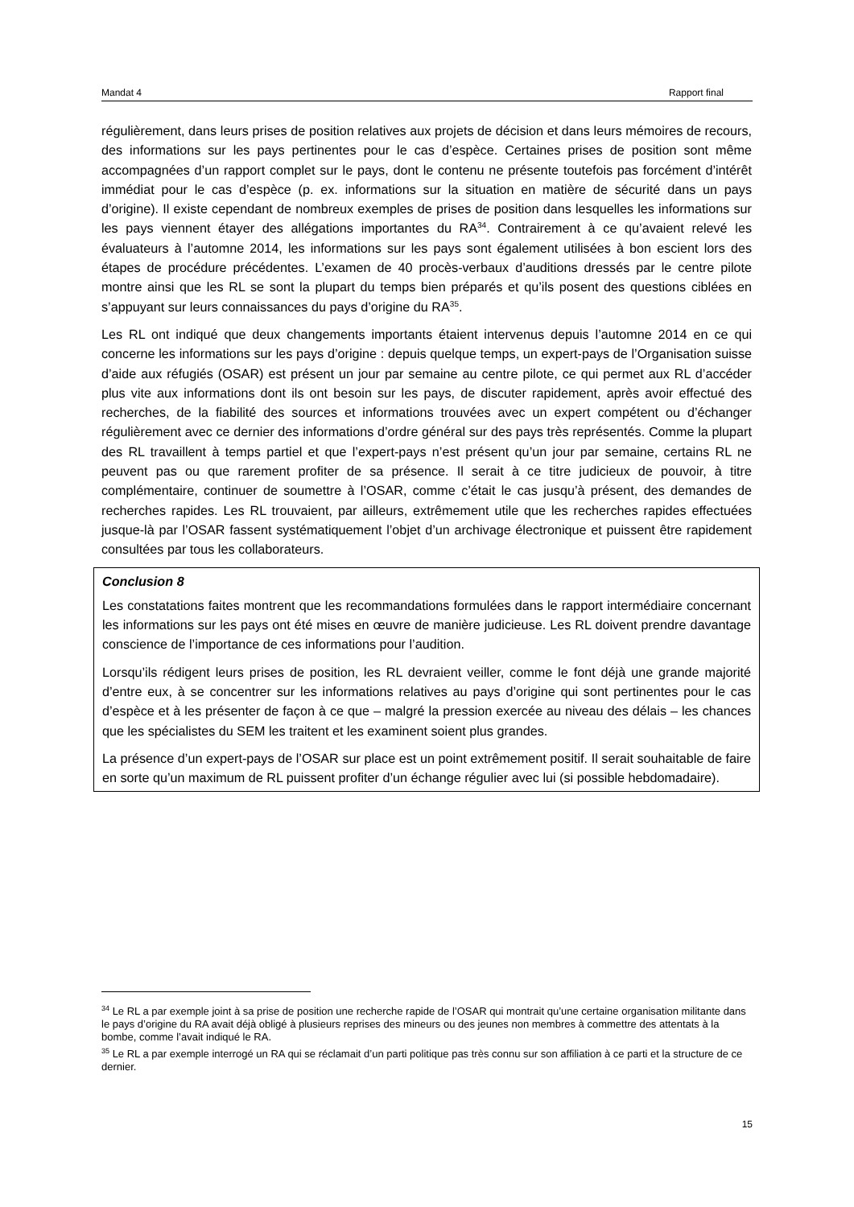Mandat 4 Rapport final
régulièrement, dans leurs prises de position relatives aux projets de décision et dans leurs mémoires de recours, des informations sur les pays pertinentes pour le cas d’espèce. Certaines prises de position sont même accompagnées d’un rapport complet sur le pays, dont le contenu ne présente toutefois pas forcément d’intérêt immédiat pour le cas d’espèce (p. ex. informations sur la situation en matière de sécurité dans un pays d’origine). Il existe cependant de nombreux exemples de prises de position dans lesquelles les informations sur les pays viennent étayer des allégations importantes du RA<sup>34</sup>. Contrairement à ce qu’avaient relevé les évaluateurs à l’automne 2014, les informations sur les pays sont également utilisées à bon escient lors des étapes de procédure précédentes. L’examen de 40 procès-verbaux d’auditions dressés par le centre pilote montre ainsi que les RL se sont la plupart du temps bien préparés et qu’ils posent des questions ciblées en s’appuyant sur leurs connaissances du pays d’origine du RA<sup>35</sup>.
Les RL ont indiqué que deux changements importants étaient intervenus depuis l’automne 2014 en ce qui concerne les informations sur les pays d’origine : depuis quelque temps, un expert-pays de l’Organisation suisse d’aide aux réfugiés (OSAR) est présent un jour par semaine au centre pilote, ce qui permet aux RL d’accéder plus vite aux informations dont ils ont besoin sur les pays, de discuter rapidement, après avoir effectué des recherches, de la fiabilité des sources et informations trouvées avec un expert compétent ou d’échanger régulièrement avec ce dernier des informations d’ordre général sur des pays très représentés. Comme la plupart des RL travaillent à temps partiel et que l’expert-pays n’est présent qu’un jour par semaine, certains RL ne peuvent pas ou que rarement profiter de sa présence. Il serait à ce titre judicieux de pouvoir, à titre complémentaire, continuer de soumettre à l’OSAR, comme c’était le cas jusqu’à présent, des demandes de recherches rapides. Les RL trouvaient, par ailleurs, extrêmement utile que les recherches rapides effectuées jusque-là par l’OSAR fassent systématiquement l’objet d’un archivage électronique et puissent être rapidement consultées par tous les collaborateurs.
Conclusion 8
Les constatations faites montrent que les recommandations formulées dans le rapport intermédiaire concernant les informations sur les pays ont été mises en œuvre de manière judicieuse. Les RL doivent prendre davantage conscience de l’importance de ces informations pour l’audition.
Lorsqu’ils rédigent leurs prises de position, les RL devraient veiller, comme le font déjà une grande majorité d’entre eux, à se concentrer sur les informations relatives au pays d’origine qui sont pertinentes pour le cas d’espèce et à les présenter de façon à ce que – malgré la pression exercée au niveau des délais – les chances que les spécialistes du SEM les traitent et les examinent soient plus grandes.
La présence d’un expert-pays de l’OSAR sur place est un point extrêmement positif. Il serait souhaitable de faire en sorte qu’un maximum de RL puissent profiter d’un échange régulier avec lui (si possible hebdomadaire).
<sup>34</sup> Le RL a par exemple joint à sa prise de position une recherche rapide de l’OSAR qui montrait qu’une certaine organisation militante dans le pays d’origine du RA avait déjà obligé à plusieurs reprises des mineurs ou des jeunes non membres à commettre des attentats à la bombe, comme l’avait indiqué le RA.
<sup>35</sup> Le RL a par exemple interrogé un RA qui se réclamait d’un parti politique pas très connu sur son affiliation à ce parti et la structure de ce dernier.
15